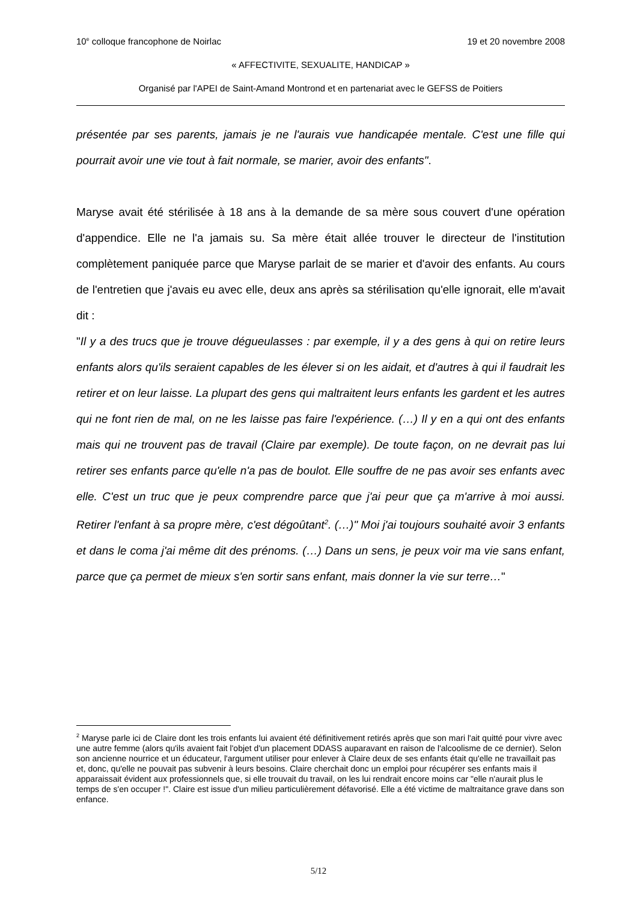10<sup>e</sup> colloque francophone de Noirlac 19 et 20 novembre 2008
« AFFECTIVITE, SEXUALITE, HANDICAP »
Organisé par l'APEI de Saint-Amand Montrond et en partenariat avec le GEFSS de Poitiers
présentée par ses parents, jamais je ne l'aurais vue handicapée mentale. C'est une fille qui pourrait avoir une vie tout à fait normale, se marier, avoir des enfants".
Maryse avait été stérilisée à 18 ans à la demande de sa mère sous couvert d'une opération d'appendice. Elle ne l'a jamais su. Sa mère était allée trouver le directeur de l'institution complètement paniquée parce que Maryse parlait de se marier et d'avoir des enfants. Au cours de l'entretien que j'avais eu avec elle, deux ans après sa stérilisation qu'elle ignorait, elle m'avait dit :
"Il y a des trucs que je trouve dégueulasses : par exemple, il y a des gens à qui on retire leurs enfants alors qu'ils seraient capables de les élever si on les aidait, et d'autres à qui il faudrait les retirer et on leur laisse. La plupart des gens qui maltraitent leurs enfants les gardent et les autres qui ne font rien de mal, on ne les laisse pas faire l'expérience. (…) Il y en a qui ont des enfants mais qui ne trouvent pas de travail (Claire par exemple). De toute façon, on ne devrait pas lui retirer ses enfants parce qu'elle n'a pas de boulot. Elle souffre de ne pas avoir ses enfants avec elle. C'est un truc que je peux comprendre parce que j'ai peur que ça m'arrive à moi aussi. Retirer l'enfant à sa propre mère, c'est dégoûtant<sup>2</sup>. (…)" Moi j'ai toujours souhaité avoir 3 enfants et dans le coma j'ai même dit des prénoms. (…) Dans un sens, je peux voir ma vie sans enfant, parce que ça permet de mieux s'en sortir sans enfant, mais donner la vie sur terre…"
<sup>2</sup> Maryse parle ici de Claire dont les trois enfants lui avaient été définitivement retirés après que son mari l'ait quitté pour vivre avec une autre femme (alors qu'ils avaient fait l'objet d'un placement DDASS auparavant en raison de l'alcoolisme de ce dernier). Selon son ancienne nourrice et un éducateur, l'argument utiliser pour enlever à Claire deux de ses enfants était qu'elle ne travaillait pas et, donc, qu'elle ne pouvait pas subvenir à leurs besoins. Claire cherchait donc un emploi pour récupérer ses enfants mais il apparaissait évident aux professionnels que, si elle trouvait du travail, on les lui rendrait encore moins car "elle n'aurait plus le temps de s'en occuper !". Claire est issue d'un milieu particulièrement défavorisé. Elle a été victime de maltraitance grave dans son enfance.
5/12